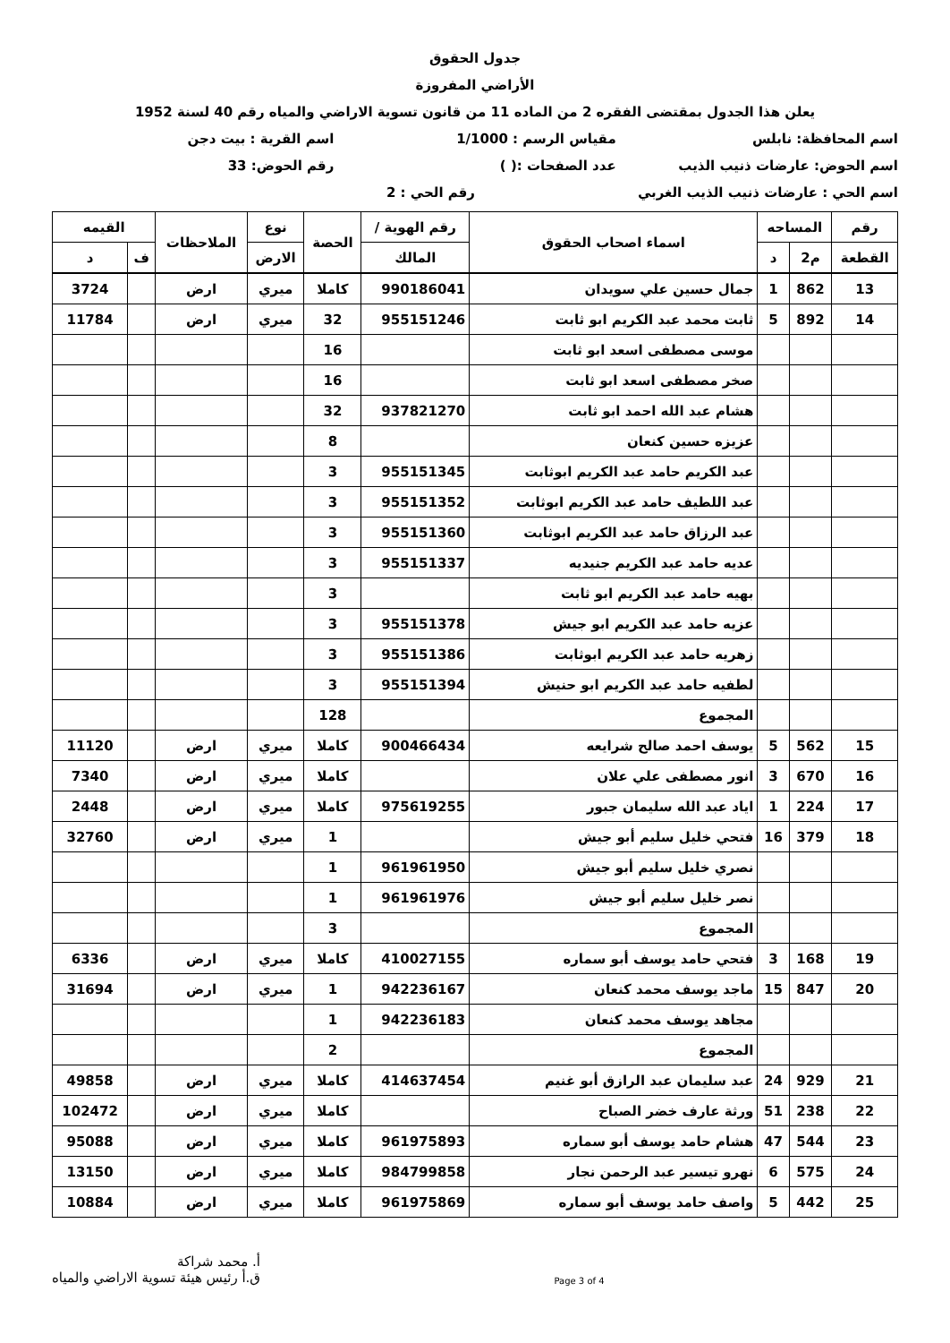جدول الحقوق
الأراضي المفروزة
يعلن هذا الجدول بمقتضى الفقره 2 من الماده 11 من قانون تسوية الاراضي والمياه رقم 40 لسنة 1952
اسم المحافظة: نابلس مقياس الرسم : 1/1000 اسم القرية : بيت دجن
اسم الحوض: عارضات ذنيب الذيب عدد الصفحات :( ) رقم الحوض: 33
اسم الحي : عارضات ذنيب الذيب الغربي رقم الحي : 2
| رقم | المساحه | | اسماء اصحاب الحقوق | رقم الهوية / | الحصة | نوع | الملاحظات | القيمه | |
| --- | --- | --- | --- | --- | --- | --- | --- | --- | --- |
| القطعة | م2 | د | | المالك | | الارض | | ف | د |
| 13 | 862 | 1 | جمال حسين علي سويدان | 990186041 | كاملا | ميري | ارض | | 3724 |
| 14 | 892 | 5 | ثابت محمد عبد الكريم ابو ثابت | 955151246 | 32 | ميري | ارض | | 11784 |
| | | | موسى مصطفى اسعد ابو ثابت | | 16 | | | | |
| | | | صخر مصطفى اسعد ابو ثابت | | 16 | | | | |
| | | | هشام عبد الله احمد ابو ثابت | 937821270 | 32 | | | | |
| | | | عزيزه حسين كنعان | | 8 | | | | |
| | | | عبد الكريم حامد عبد الكريم ابوثابت | 955151345 | 3 | | | | |
| | | | عبد اللطيف حامد عبد الكريم ابوثابت | 955151352 | 3 | | | | |
| | | | عبد الرزاق حامد عبد الكريم ابوثابت | 955151360 | 3 | | | | |
| | | | عديه حامد عبد الكريم جنيديه | 955151337 | 3 | | | | |
| | | | بهيه حامد عبد الكريم ابو ثابت | | 3 | | | | |
| | | | عزيه حامد عبد الكريم ابو جيش | 955151378 | 3 | | | | |
| | | | زهريه حامد عبد الكريم ابوثابت | 955151386 | 3 | | | | |
| | | | لطفيه حامد عبد الكريم ابو حنيش | 955151394 | 3 | | | | |
| | | | المجموع | | 128 | | | | |
| 15 | 562 | 5 | يوسف احمد صالح شرايعه | 900466434 | كاملا | ميري | ارض | | 11120 |
| 16 | 670 | 3 | انور مصطفى علي علان | | كاملا | ميري | ارض | | 7340 |
| 17 | 224 | 1 | اياد عبد الله سليمان جبور | 975619255 | كاملا | ميري | ارض | | 2448 |
| 18 | 379 | 16 | فتحي خليل سليم أبو جيش | | 1 | ميري | ارض | | 32760 |
| | | | نصري خليل سليم أبو جيش | 961961950 | 1 | | | | |
| | | | نصر خليل سليم أبو جيش | 961961976 | 1 | | | | |
| | | | المجموع | | 3 | | | | |
| 19 | 168 | 3 | فتحي حامد يوسف أبو سماره | 410027155 | كاملا | ميري | ارض | | 6336 |
| 20 | 847 | 15 | ماجد يوسف محمد كنعان | 942236167 | 1 | ميري | ارض | | 31694 |
| | | | مجاهد يوسف محمد كنعان | 942236183 | 1 | | | | |
| | | | المجموع | | 2 | | | | |
| 21 | 929 | 24 | عبد سليمان عبد الرازق أبو غنيم | 414637454 | كاملا | ميري | ارض | | 49858 |
| 22 | 238 | 51 | ورثة عارف خضر الصباح | | كاملا | ميري | ارض | | 102472 |
| 23 | 544 | 47 | هشام حامد يوسف أبو سماره | 961975893 | كاملا | ميري | ارض | | 95088 |
| 24 | 575 | 6 | نهرو تيسير عبد الرحمن نجار | 984799858 | كاملا | ميري | ارض | | 13150 |
| 25 | 442 | 5 | واصف حامد يوسف أبو سماره | 961975869 | كاملا | ميري | ارض | | 10884 |
Page 3 of 4 أ. محمد شراكة
ق.أ رئيس هيئة تسوية الاراضي والمياه